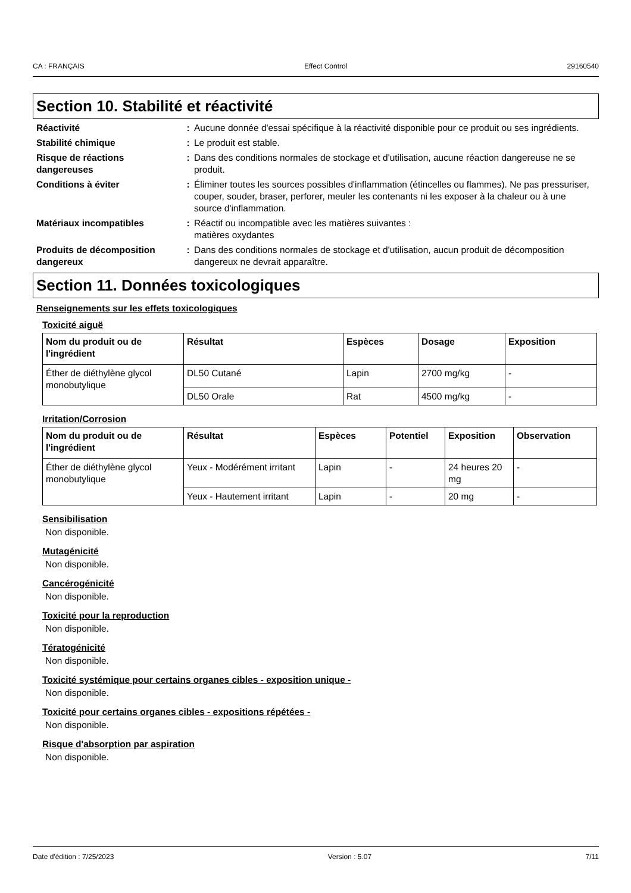CA : FRANÇAIS Effect Control 29160540
Section 10. Stabilité et réactivité
Réactivité : Aucune donnée d'essai spécifique à la réactivité disponible pour ce produit ou ses ingrédients.
Stabilité chimique : Le produit est stable.
Risque de réactions dangereuses
: Dans des conditions normales de stockage et d'utilisation, aucune réaction dangereuse ne se produit.
Conditions à éviter : Éliminer toutes les sources possibles d'inflammation (étincelles ou flammes). Ne pas pressuriser, couper, souder, braser, perforer, meuler les contenants ni les exposer à la chaleur ou à une source d'inflammation.
Matériaux incompatibles : Réactif ou incompatible avec les matières suivantes :
matières oxydantes
Produits de décomposition dangereux
: Dans des conditions normales de stockage et d'utilisation, aucun produit de décomposition dangereux ne devrait apparaître.
Section 11. Données toxicologiques
Renseignements sur les effets toxicologiques
Toxicité aiguë
| Nom du produit ou de l'ingrédient | Résultat | Espèces | Dosage | Exposition |
| --- | --- | --- | --- | --- |
| Éther de diéthylène glycol monobutylique | DL50 Cutané | Lapin | 2700 mg/kg | - |
| | DL50 Orale | Rat | 4500 mg/kg | - |
Irritation/Corrosion
| Nom du produit ou de l'ingrédient | Résultat | Espèces | Potentiel | Exposition | Observation |
| --- | --- | --- | --- | --- | --- |
| Éther de diéthylène glycol monobutylique | Yeux - Modérément irritant | Lapin | - | 24 heures 20 mg | - |
| | Yeux - Hautement irritant | Lapin | - | 20 mg | - |
Sensibilisation
Non disponible.
Mutagénicité
Non disponible.
Cancérogénicité
Non disponible.
Toxicité pour la reproduction
Non disponible.
Tératogénicité
Non disponible.
Toxicité systémique pour certains organes cibles - exposition unique -
Non disponible.
Toxicité pour certains organes cibles - expositions répétées -
Non disponible.
Risque d'absorption par aspiration
Non disponible.
Date d'édition : 7/25/2023 Version : 5.07 7/11